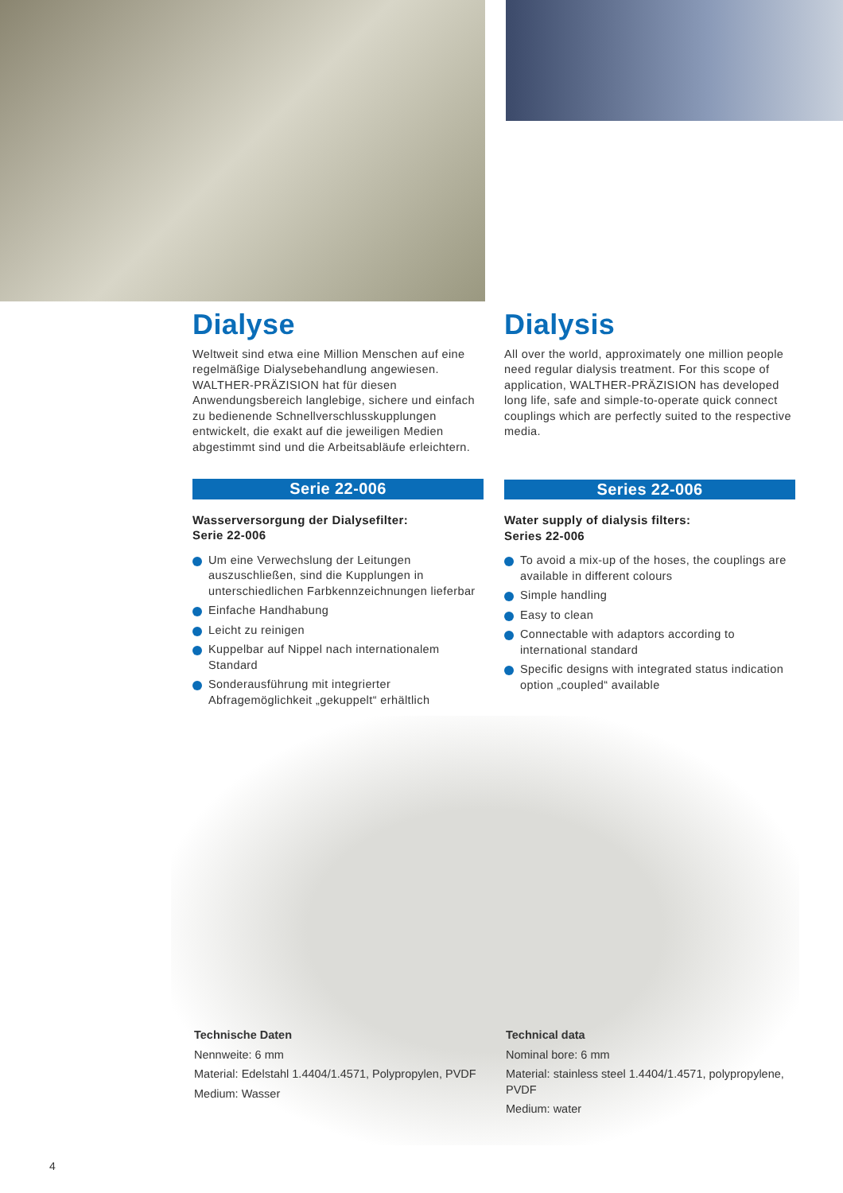Dialyse
Weltweit sind etwa eine Million Menschen auf eine regelmäßige Dialysebehandlung angewiesen. WALTHER-PRÄZISION hat für diesen Anwendungsbereich langlebige, sichere und einfach zu bedienende Schnellverschlusskupplungen entwickelt, die exakt auf die jeweiligen Medien abgestimmt sind und die Arbeitsabläufe erleichtern.
Serie 22-006
Wasserversorgung der Dialysefilter:
Serie 22-006
Um eine Verwechslung der Leitungen auszuschließen, sind die Kupplungen in unterschiedlichen Farbkennzeichnungen lieferbar
Einfache Handhabung
Leicht zu reinigen
Kuppelbar auf Nippel nach internationalem Standard
Sonderausführung mit integrierter Abfragemöglichkeit „gekuppelt“ erhältlich
Dialysis
All over the world, approximately one million people need regular dialysis treatment. For this scope of application, WALTHER-PRÄZISION has developed long life, safe and simple-to-operate quick connect couplings which are perfectly suited to the respective media.
Series 22-006
Water supply of dialysis filters:
Series 22-006
To avoid a mix-up of the hoses, the couplings are available in different colours
Simple handling
Easy to clean
Connectable with adaptors according to international standard
Specific designs with integrated status indication option „coupled“ available
Technische Daten
Nennweite: 6 mm
Material: Edelstahl 1.4404/1.4571, Polypropylen, PVDF
Medium: Wasser
Technical data
Nominal bore: 6 mm
Material: stainless steel 1.4404/1.4571, polypropylene, PVDF
Medium: water
4